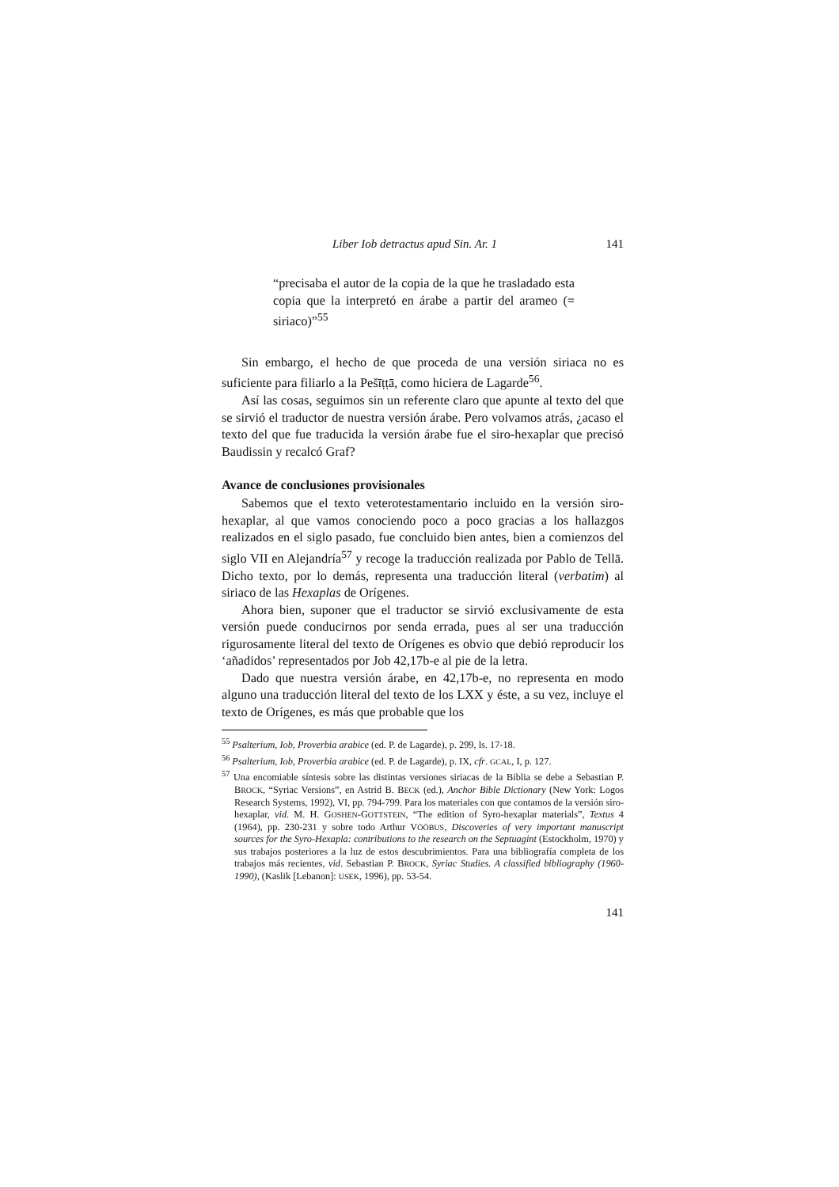Liber Iob detractus apud Sin. Ar. 1 141
“precisaba el autor de la copia de la que he trasladado esta copia que la interpretó en árabe a partir del arameo (= siriaco)”<sup>55</sup>
Sin embargo, el hecho de que proceda de una versión siriaca no es suficiente para filiarlo a la Pešīṭṭā, como hiciera de Lagarde<sup>56</sup>.
Así las cosas, seguimos sin un referente claro que apunte al texto del que se sirvió el traductor de nuestra versión árabe. Pero volvamos atrás, ¿acaso el texto del que fue traducida la versión árabe fue el siro-hexaplar que precisó Baudissin y recalcó Graf?
Avance de conclusiones provisionales
Sabemos que el texto veterotestamentario incluido en la versión siro-hexaplar, al que vamos conociendo poco a poco gracias a los hallazgos realizados en el siglo pasado, fue concluido bien antes, bien a comienzos del siglo VII en Alejandría<sup>57</sup> y recoge la traducción realizada por Pablo de Tellā. Dicho texto, por lo demás, representa una traducción literal (verbatim) al siriaco de las Hexaplas de Orígenes.
Ahora bien, suponer que el traductor se sirvió exclusivamente de esta versión puede conducirnos por senda errada, pues al ser una traducción rigurosamente literal del texto de Orígenes es obvio que debió reproducir los ‘añadidos’ representados por Job 42,17b-e al pie de la letra.
Dado que nuestra versión árabe, en 42,17b-e, no representa en modo alguno una traducción literal del texto de los LXX y éste, a su vez, incluye el texto de Orígenes, es más que probable que los
<sup>55</sup> Psalterium, Iob, Proverbia arabice (ed. P. de Lagarde), p. 299, ls. 17-18.
<sup>56</sup> Psalterium, Iob, Proverbia arabice (ed. P. de Lagarde), p. IX, cfr. GCAL, I, p. 127.
<sup>57</sup> Una encomiable síntesis sobre las distintas versiones siriacas de la Biblia se debe a Sebastian P. BROCK, “Syriac Versions”, en Astrid B. BECK (ed.), Anchor Bible Dictionary (New York: Logos Research Systems, 1992), VI, pp. 794-799. Para los materiales con que contamos de la versión siro-hexaplar, vid. M. H. GOSHEN-GOTTSTEIN, “The edition of Syro-hexaplar materials”, Textus 4 (1964), pp. 230-231 y sobre todo Arthur VÖÖBUS, Discoveries of very important manuscript sources for the Syro-Hexapla: contributions to the research on the Septuagint (Estockholm, 1970) y sus trabajos posteriores a la luz de estos descubrimientos. Para una bibliografía completa de los trabajos más recientes, vid. Sebastian P. BROCK, Syriac Studies. A classified bibliography (1960-1990), (Kaslik [Lebanon]: USEK, 1996), pp. 53-54.
141